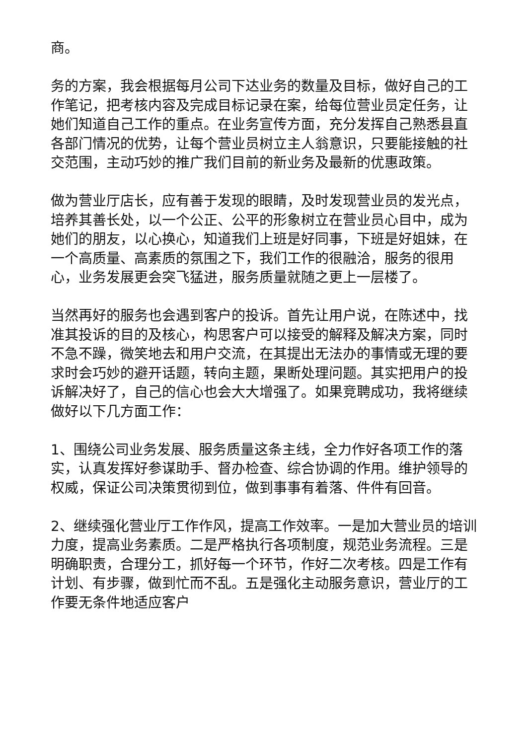商。
务的方案，我会根据每月公司下达业务的数量及目标，做好自己的工作笔记，把考核内容及完成目标记录在案，给每位营业员定任务，让她们知道自己工作的重点。在业务宣传方面，充分发挥自己熟悉县直各部门情况的优势，让每个营业员树立主人翁意识，只要能接触的社交范围，主动巧妙的推广我们目前的新业务及最新的优惠政策。
做为营业厅店长，应有善于发现的眼睛，及时发现营业员的发光点，培养其善长处，以一个公正、公平的形象树立在营业员心目中，成为她们的朋友，以心换心，知道我们上班是好同事，下班是好姐妹，在一个高质量、高素质的氛围之下，我们工作的很融洽，服务的很用心，业务发展更会突飞猛进，服务质量就随之更上一层楼了。
当然再好的服务也会遇到客户的投诉。首先让用户说，在陈述中，找准其投诉的目的及核心，构思客户可以接受的解释及解决方案，同时不急不躁，微笑地去和用户交流，在其提出无法办的事情或无理的要求时会巧妙的避开话题，转向主题，果断处理问题。其实把用户的投诉解决好了，自己的信心也会大大增强了。如果竞聘成功，我将继续做好以下几方面工作：
1、围绕公司业务发展、服务质量这条主线，全力作好各项工作的落实，认真发挥好参谋助手、督办检查、综合协调的作用。维护领导的权威，保证公司决策贯彻到位，做到事事有着落、件件有回音。
2、继续强化营业厅工作作风，提高工作效率。一是加大营业员的培训力度，提高业务素质。二是严格执行各项制度，规范业务流程。三是明确职责，合理分工，抓好每一个环节，作好二次考核。四是工作有计划、有步骤，做到忙而不乱。五是强化主动服务意识，营业厅的工作要无条件地适应客户